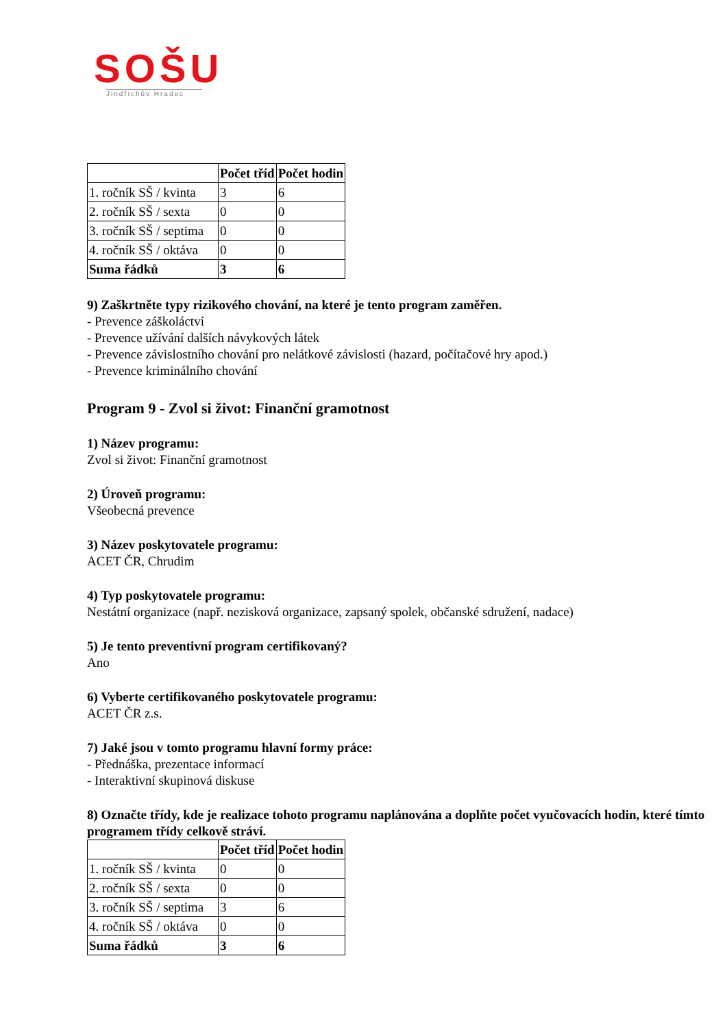SOŠU
Jindřichův Hradec
| | Počet tříd | Počet hodin |
| 1. ročník SŠ / kvinta | 3 | 6 |
| 2. ročník SŠ / sexta | 0 | 0 |
| 3. ročník SŠ / septima | 0 | 0 |
| 4. ročník SŠ / oktáva | 0 | 0 |
| Suma řádků | 3 | 6 |
9) Zaškrtněte typy rizikového chování, na které je tento program zaměřen.
- Prevence záškoláctví
- Prevence užívání dalších návykových látek
- Prevence závislostního chování pro nelátkové závislosti (hazard, počítačové hry apod.)
- Prevence kriminálního chování
Program 9 - Zvol si život: Finanční gramotnost
1) Název programu:
Zvol si život: Finanční gramotnost
2) Úroveň programu:
Všeobecná prevence
3) Název poskytovatele programu:
ACET ČR, Chrudim
4) Typ poskytovatele programu:
Nestátní organizace (např. nezisková organizace, zapsaný spolek, občanské sdružení, nadace)
5) Je tento preventivní program certifikovaný?
Ano
6) Vyberte certifikovaného poskytovatele programu:
ACET ČR z.s.
7) Jaké jsou v tomto programu hlavní formy práce:
- Přednáška, prezentace informací
- Interaktivní skupinová diskuse
8) Označte třídy, kde je realizace tohoto programu naplánována a doplňte počet vyučovacích hodin, které tímto programem třídy celkově stráví.
| | Počet tříd | Počet hodin |
| 1. ročník SŠ / kvinta | 0 | 0 |
| 2. ročník SŠ / sexta | 0 | 0 |
| 3. ročník SŠ / septima | 3 | 6 |
| 4. ročník SŠ / oktáva | 0 | 0 |
| Suma řádků | 3 | 6 |